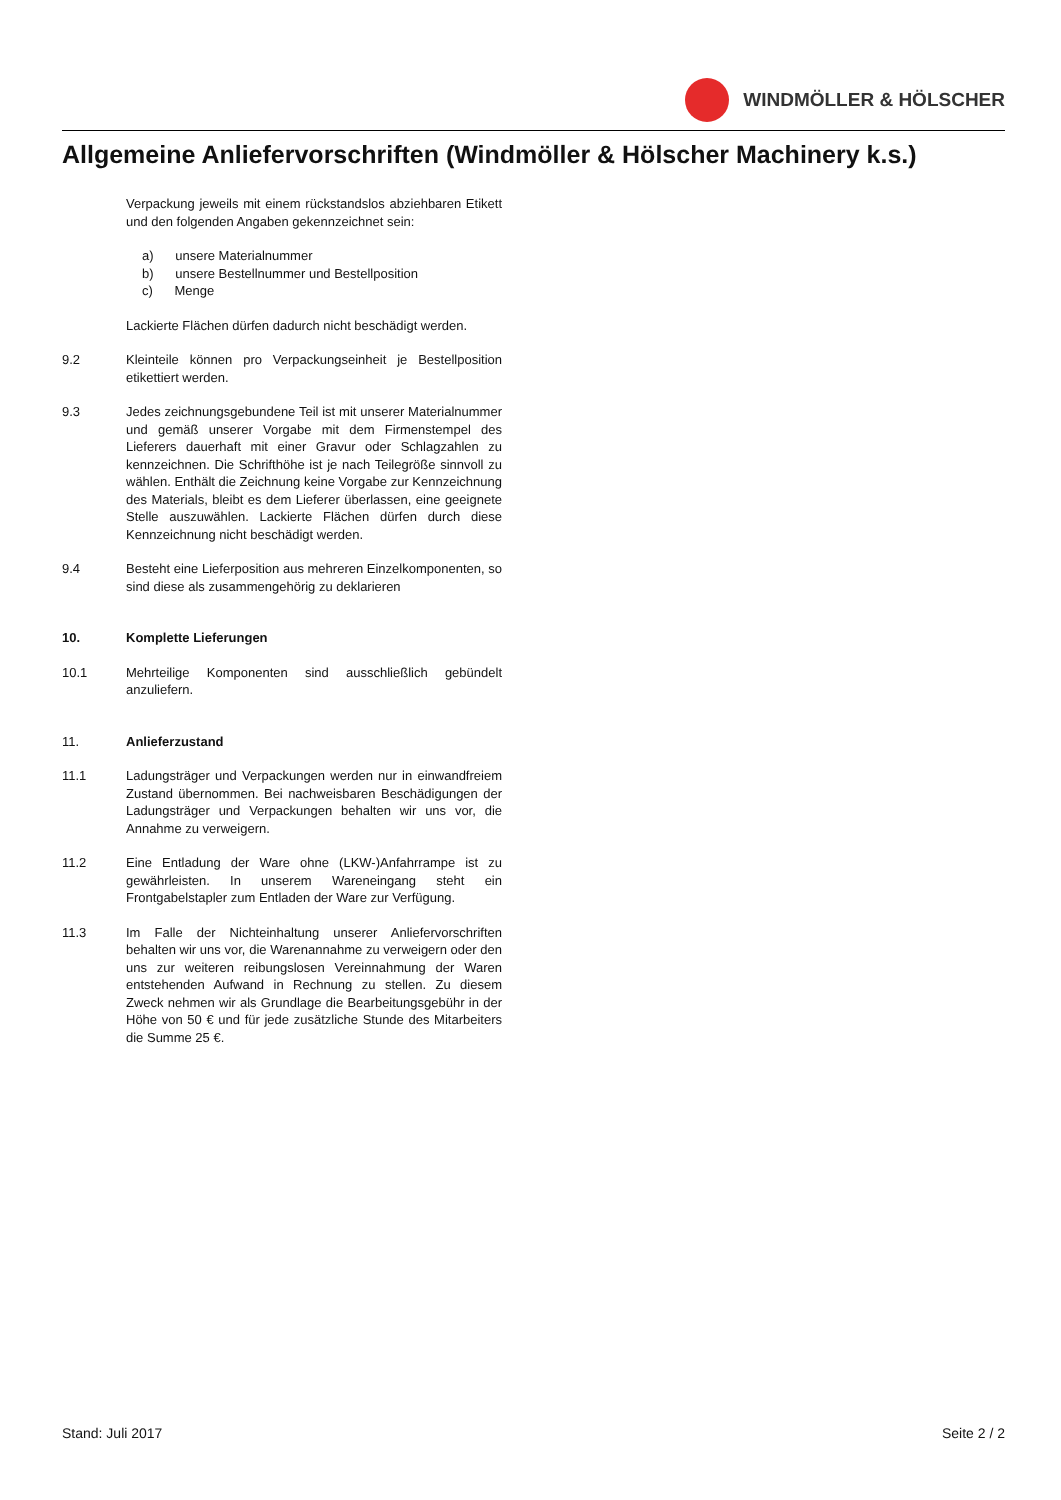WINDMÖLLER & HÖLSCHER
Allgemeine Anliefervorschriften (Windmöller & Hölscher Machinery k.s.)
Verpackung jeweils mit einem rückstandslos abziehbaren Etikett und den folgenden Angaben gekennzeichnet sein:
a) unsere Materialnummer
b) unsere Bestellnummer und Bestellposition
c) Menge
Lackierte Flächen dürfen dadurch nicht beschädigt werden.
9.2 Kleinteile können pro Verpackungseinheit je Bestellposition etikettiert werden.
9.3 Jedes zeichnungsgebundene Teil ist mit unserer Materialnummer und gemäß unserer Vorgabe mit dem Firmenstempel des Lieferers dauerhaft mit einer Gravur oder Schlagzahlen zu kennzeichnen. Die Schrifthöhe ist je nach Teilegröße sinnvoll zu wählen. Enthält die Zeichnung keine Vorgabe zur Kennzeichnung des Materials, bleibt es dem Lieferer überlassen, eine geeignete Stelle auszuwählen. Lackierte Flächen dürfen durch diese Kennzeichnung nicht beschädigt werden.
9.4 Besteht eine Lieferposition aus mehreren Einzelkomponenten, so sind diese als zusammengehörig zu deklarieren
10. Komplette Lieferungen
10.1 Mehrteilige Komponenten sind ausschließlich gebündelt anzuliefern.
11. Anlieferzustand
11.1 Ladungsträger und Verpackungen werden nur in einwandfreiem Zustand übernommen. Bei nachweisbaren Beschädigungen der Ladungsträger und Verpackungen behalten wir uns vor, die Annahme zu verweigern.
11.2 Eine Entladung der Ware ohne (LKW-)Anfahrrampe ist zu gewährleisten. In unserem Wareneingang steht ein Frontgabelstapler zum Entladen der Ware zur Verfügung.
11.3 Im Falle der Nichteinhaltung unserer Anliefervorschriften behalten wir uns vor, die Warenannahme zu verweigern oder den uns zur weiteren reibungslosen Vereinnahmung der Waren entstehenden Aufwand in Rechnung zu stellen. Zu diesem Zweck nehmen wir als Grundlage die Bearbeitungsgebühr in der Höhe von 50 € und für jede zusätzliche Stunde des Mitarbeiters die Summe 25 €.
Stand: Juli 2017 Seite 2 / 2